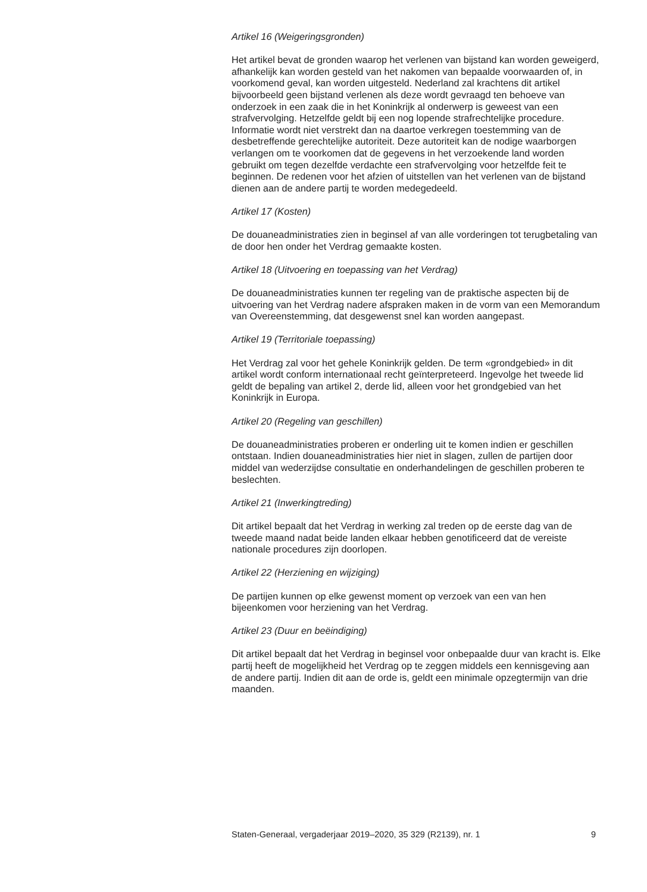Artikel 16 (Weigeringsgronden)
Het artikel bevat de gronden waarop het verlenen van bijstand kan worden geweigerd, afhankelijk kan worden gesteld van het nakomen van bepaalde voorwaarden of, in voorkomend geval, kan worden uitgesteld. Nederland zal krachtens dit artikel bijvoorbeeld geen bijstand verlenen als deze wordt gevraagd ten behoeve van onderzoek in een zaak die in het Koninkrijk al onderwerp is geweest van een strafvervolging. Hetzelfde geldt bij een nog lopende strafrechtelijke procedure. Informatie wordt niet verstrekt dan na daartoe verkregen toestemming van de desbetreffende gerechtelijke autoriteit. Deze autoriteit kan de nodige waarborgen verlangen om te voorkomen dat de gegevens in het verzoekende land worden gebruikt om tegen dezelfde verdachte een strafvervolging voor hetzelfde feit te beginnen. De redenen voor het afzien of uitstellen van het verlenen van de bijstand dienen aan de andere partij te worden medegedeeld.
Artikel 17 (Kosten)
De douaneadministraties zien in beginsel af van alle vorderingen tot terugbetaling van de door hen onder het Verdrag gemaakte kosten.
Artikel 18 (Uitvoering en toepassing van het Verdrag)
De douaneadministraties kunnen ter regeling van de praktische aspecten bij de uitvoering van het Verdrag nadere afspraken maken in de vorm van een Memorandum van Overeenstemming, dat desgewenst snel kan worden aangepast.
Artikel 19 (Territoriale toepassing)
Het Verdrag zal voor het gehele Koninkrijk gelden. De term «grondgebied» in dit artikel wordt conform internationaal recht geïnterpreteerd. Ingevolge het tweede lid geldt de bepaling van artikel 2, derde lid, alleen voor het grondgebied van het Koninkrijk in Europa.
Artikel 20 (Regeling van geschillen)
De douaneadministraties proberen er onderling uit te komen indien er geschillen ontstaan. Indien douaneadministraties hier niet in slagen, zullen de partijen door middel van wederzijdse consultatie en onderhandelingen de geschillen proberen te beslechten.
Artikel 21 (Inwerkingtreding)
Dit artikel bepaalt dat het Verdrag in werking zal treden op de eerste dag van de tweede maand nadat beide landen elkaar hebben genotificeerd dat de vereiste nationale procedures zijn doorlopen.
Artikel 22 (Herziening en wijziging)
De partijen kunnen op elke gewenst moment op verzoek van een van hen bijeenkomen voor herziening van het Verdrag.
Artikel 23 (Duur en beëindiging)
Dit artikel bepaalt dat het Verdrag in beginsel voor onbepaalde duur van kracht is. Elke partij heeft de mogelijkheid het Verdrag op te zeggen middels een kennisgeving aan de andere partij. Indien dit aan de orde is, geldt een minimale opzegtermijn van drie maanden.
Staten-Generaal, vergaderjaar 2019–2020, 35 329 (R2139), nr. 1 9